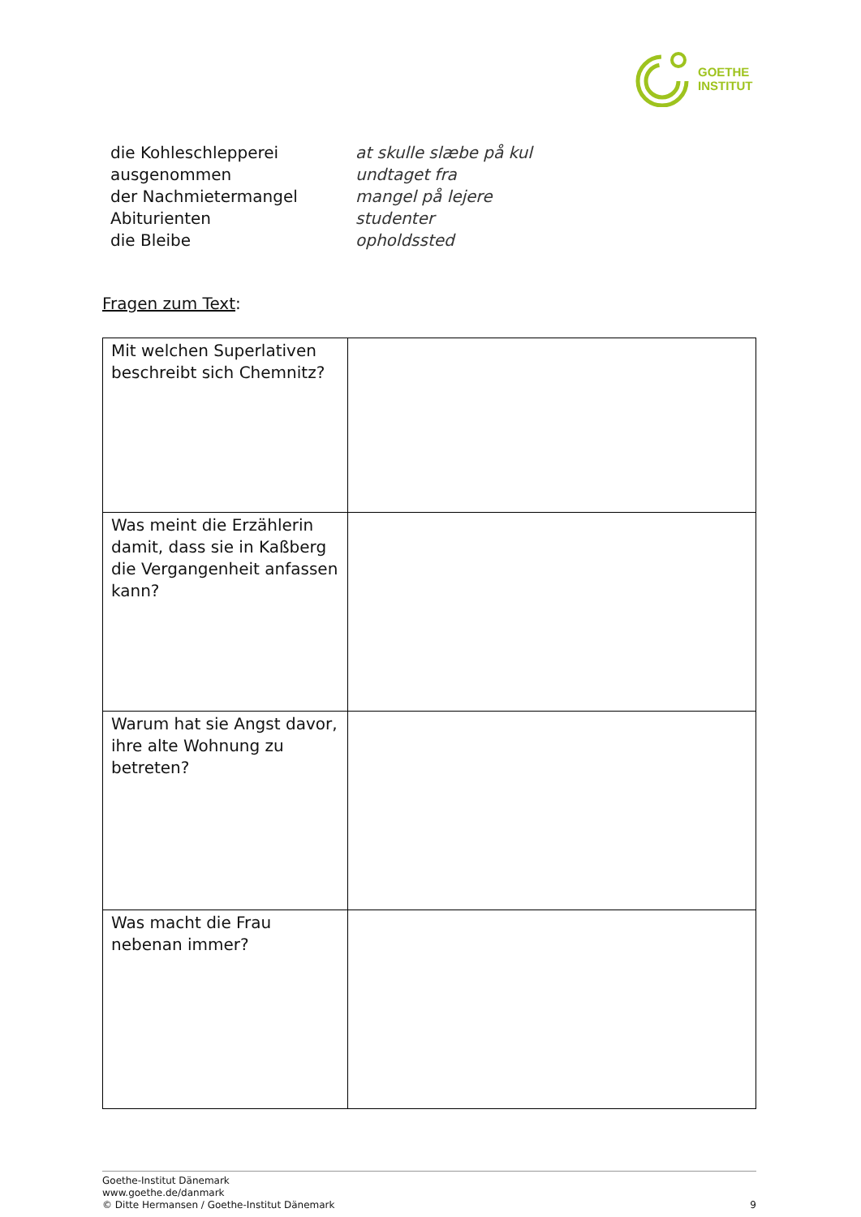GOETHE
INSTITUT
die Kohleschlepperei at skulle slæbe på kul
ausgenommen undtaget fra
der Nachmietermangel mangel på lejere
Abiturienten studenter
die Bleibe opholdssted
Fragen zum Text:
| Mit welchen Superlativen beschreibt sich Chemnitz? | |
| Was meint die Erzählerin damit, dass sie in Kaßberg die Vergangenheit anfassen kann? | |
| Warum hat sie Angst davor, ihre alte Wohnung zu betreten? | |
| Was macht die Frau nebenan immer? | |
9 Goethe-Institut Dänemark
www.goethe.de/danmark
© Ditte Hermansen / Goethe-Institut Dänemark